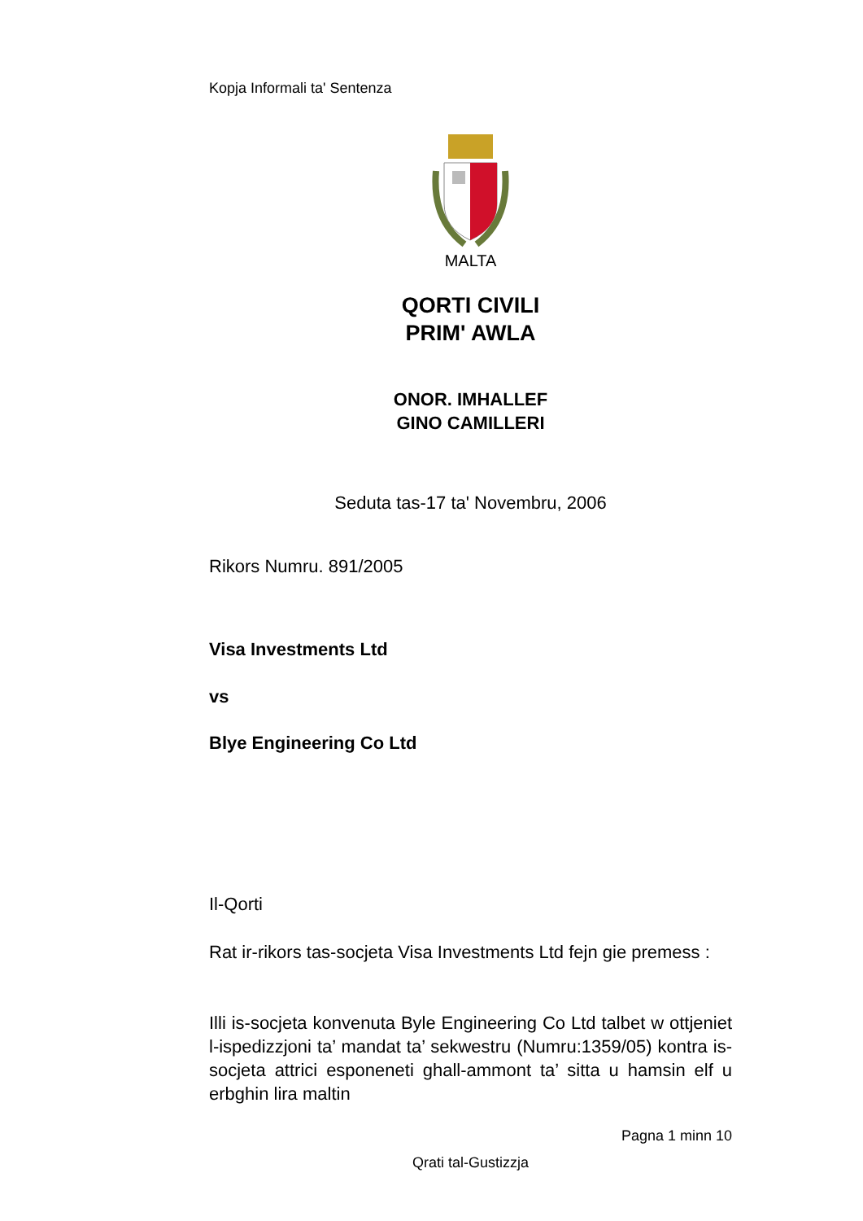Kopja Informali ta' Sentenza
MALTA
QORTI CIVILI
PRIM' AWLA
ONOR. IMHALLEF
GINO CAMILLERI
Seduta tas-17 ta' Novembru, 2006
Rikors Numru. 891/2005
Visa Investments Ltd
vs
Blye Engineering Co Ltd
Il-Qorti
Rat ir-rikors tas-socjeta Visa Investments Ltd fejn gie premess :
Illi is-socjeta konvenuta Byle Engineering Co Ltd talbet w ottjeniet l-ispedizzjoni ta’ mandat ta’ sekwestru (Numru:1359/05) kontra is-socjeta attrici esponeneti ghall-ammont ta’ sitta u hamsin elf u erbghin lira maltin
Pagna 1 minn 10
Qrati tal-Gustizzja